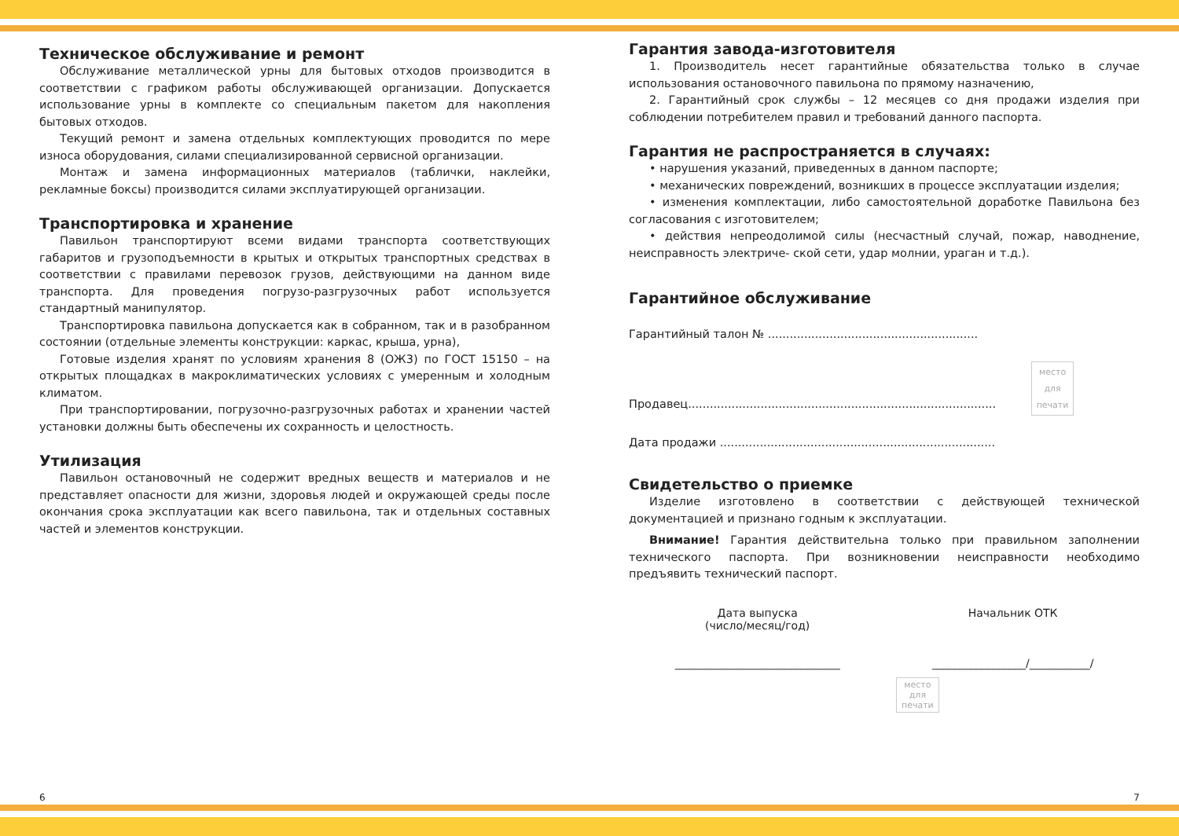Техническое обслуживание и ремонт
Обслуживание металлической урны для бытовых отходов производится в соответствии с графиком работы обслуживающей организации. Допускается использование урны в комплекте со специальным пакетом для накопления бытовых отходов.
Текущий ремонт и замена отдельных комплектующих проводится по мере износа оборудования, силами специализированной сервисной организации.
Монтаж и замена информационных материалов (таблички, наклейки, рекламные боксы) производится силами эксплуатирующей организации.
Транспортировка и хранение
Павильон транспортируют всеми видами транспорта соответствующих габаритов и грузоподъемности в крытых и открытых транспортных средствах в соответствии с правилами перевозок грузов, действующими на данном виде транспорта. Для проведения погрузо-разгрузочных работ используется стандартный манипулятор.
Транспортировка павильона допускается как в собранном, так и в разобранном состоянии (отдельные элементы конструкции: каркас, крыша, урна),
Готовые изделия хранят по условиям хранения 8 (ОЖ3) по ГОСТ 15150 – на открытых площадках в макроклиматических условиях с умеренным и холодным климатом.
При транспортировании, погрузочно-разгрузочных работах и хранении частей установки должны быть обеспечены их сохранность и целостность.
Утилизация
Павильон остановочный не содержит вредных веществ и материалов и не представляет опасности для жизни, здоровья людей и окружающей среды после окончания срока эксплуатации как всего павильона, так и отдельных составных частей и элементов конструкции.
Гарантия завода-изготовителя
1. Производитель несет гарантийные обязательства только в случае использования остановочного павильона по прямому назначению,
2. Гарантийный срок службы – 12 месяцев со дня продажи изделия при соблюдении потребителем правил и требований данного паспорта.
Гарантия не распространяется в случаях:
• нарушения указаний, приведенных в данном паспорте;
• механических повреждений, возникших в процессе эксплуатации изделия;
• изменения комплектации, либо самостоятельной доработке Павильона без согласования с изготовителем;
• действия непреодолимой силы (несчастный случай, пожар, наводнение, неисправность электриче- ской сети, удар молнии, ураган и т.д.).
Гарантийное обслуживание
Гарантийный талон № ..........................................................
Продавец..................................................................................... место
для
печати
Дата продажи ............................................................................
Свидетельство о приемке
Изделие изготовлено в соответствии с действующей технической документацией и признано годным к эксплуатации.
Внимание! Гарантия действительна только при правильном заполнении технического паспорта. При возникновении неисправности необходимо предъявить технический паспорт.
Дата выпуска
(число/месяц/год)
______________________________
Начальник ОТК
_________________/___________/
место
для
печати
6 7